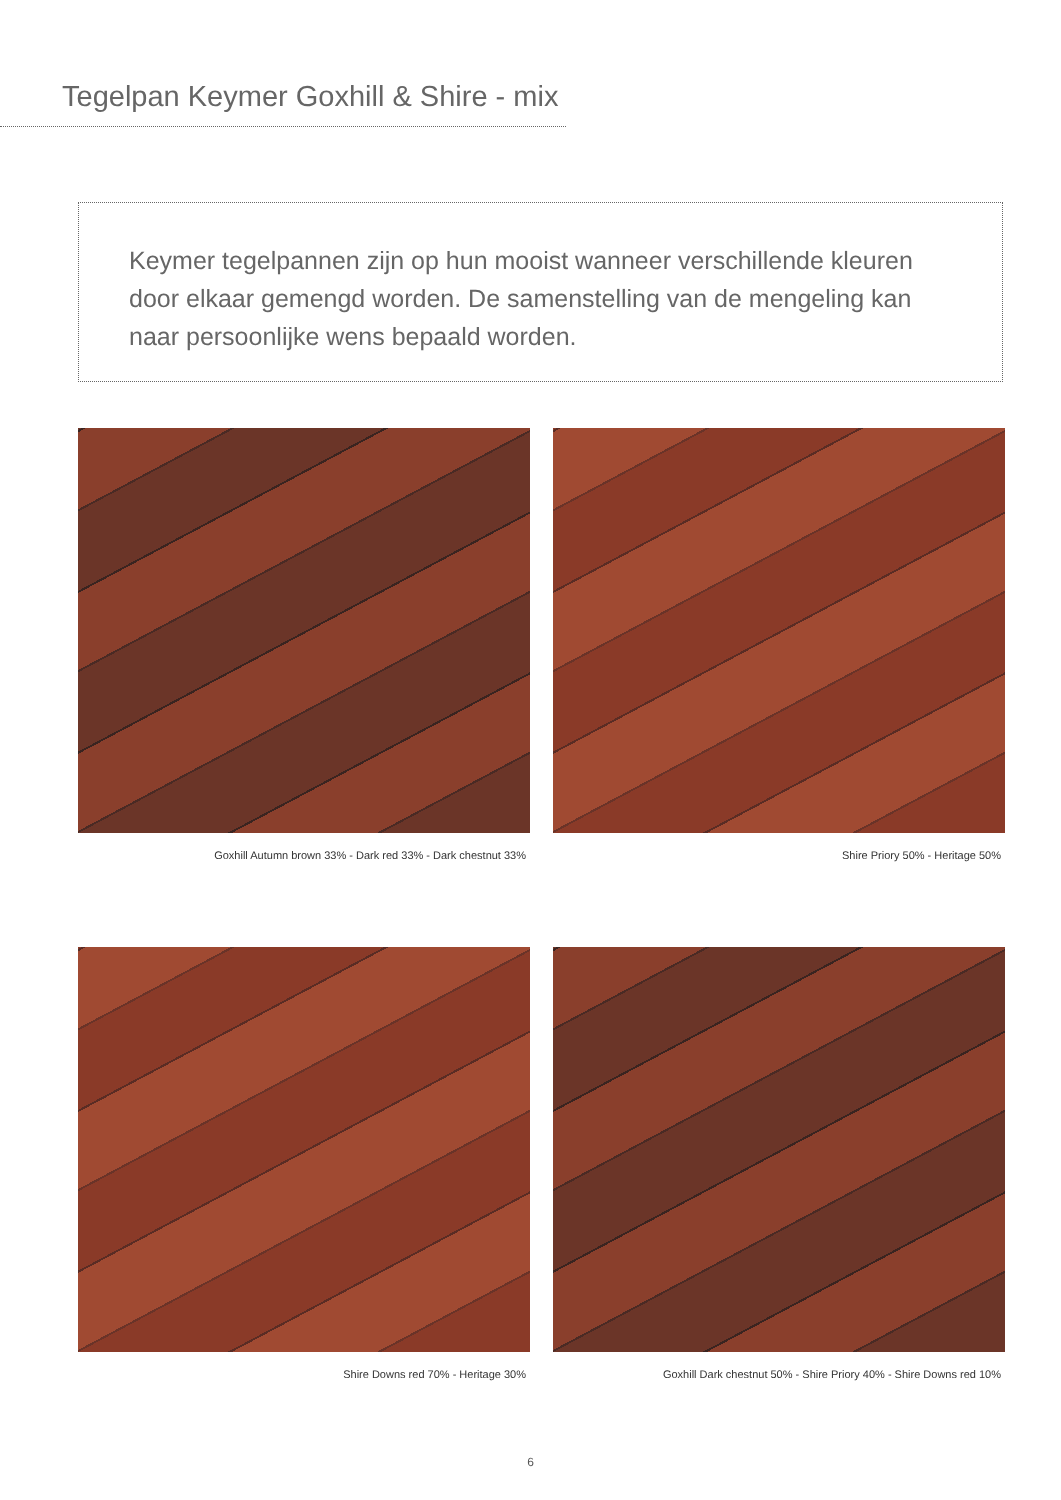Tegelpan Keymer Goxhill & Shire - mix
Keymer tegelpannen zijn op hun mooist wanneer verschillende kleuren door elkaar gemengd worden. De samenstelling van de mengeling kan naar persoonlijke wens bepaald worden.
Goxhill Autumn brown 33% - Dark red 33% - Dark chestnut 33%
Shire Priory 50% - Heritage 50%
Shire Downs red 70% - Heritage 30%
Goxhill Dark chestnut 50% - Shire Priory 40% - Shire Downs red 10%
6